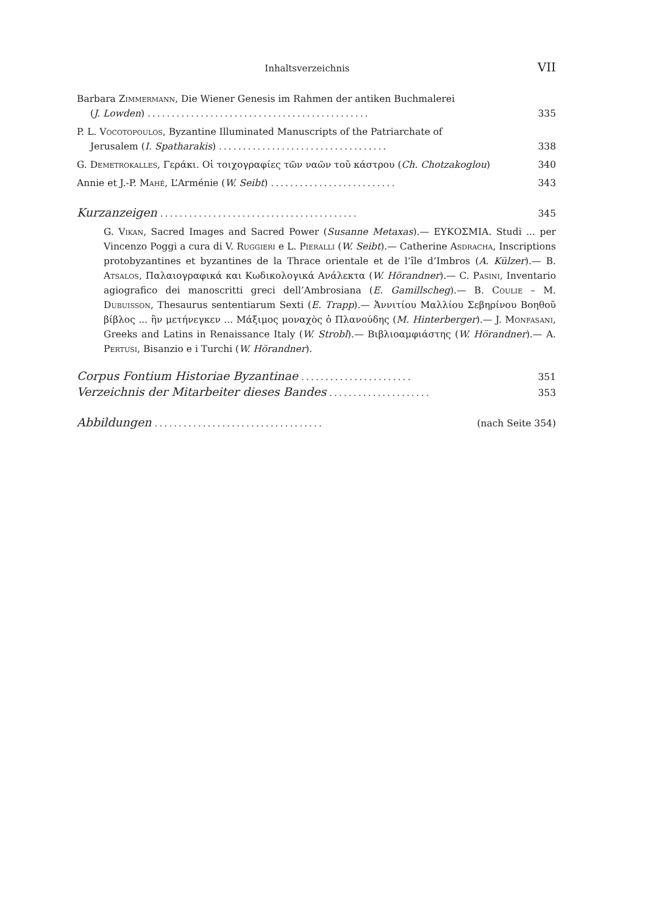Inhaltsverzeichnis VII
Barbara Zimmermann, Die Wiener Genesis im Rahmen der antiken Buchmalerei
(J. Lowden) ..............................................
335
P. L. Vocotopoulos, Byzantine Illuminated Manuscripts of the Patriarchate of
Jerusalem (I. Spatharakis) ...................................
338
G. Demetrokalles, Γεράκι. Οἱ τοιχογραφίες τῶν ναῶν τοῦ κάστρου (Ch. Chotzakoglou)
340
Annie et J.-P. Mahé, L’Arménie (W. Seibt) ..........................
343
Kurzanzeigen .........................................
345
G. Vikan, Sacred Images and Sacred Power (Susanne Metaxas).— ΕΥΚΟΣΜΙΑ. Studi ... per Vincenzo Poggi a cura di V. Ruggieri e L. Pieralli (W. Seibt).— Catherine Asdracha, Inscriptions protobyzantines et byzantines de la Thrace orientale et de l’île d’Imbros (A. Külzer).— B. Atsalos, Παλαιογραφικά και Κωδικολογικά Ανάλεκτα (W. Hörandner).— C. Pasini, Inventario agiografico dei manoscritti greci dell’Ambrosiana (E. Gamillscheg).— B. Coulie – M. Dubuisson, Thesaurus sententiarum Sexti (E. Trapp).— Ἀννιτίου Μαλλίου Σεβηρίνου Βοηθοῦ βίβλος ... ἣν μετήνεγκεν ... Μάξιμος μοναχὸς ὁ Πλανούδης (M. Hinterberger).— J. Monfasani, Greeks and Latins in Renaissance Italy (W. Strobl).— Βιβλιοαμφιάστης (W. Hörandner).— A. Pertusi, Bisanzio e i Turchi (W. Hörandner).
Corpus Fontium Historiae Byzantinae .......................
351
Verzeichnis der Mitarbeiter dieses Bandes .....................
353
Abbildungen ...................................
(nach Seite 354)